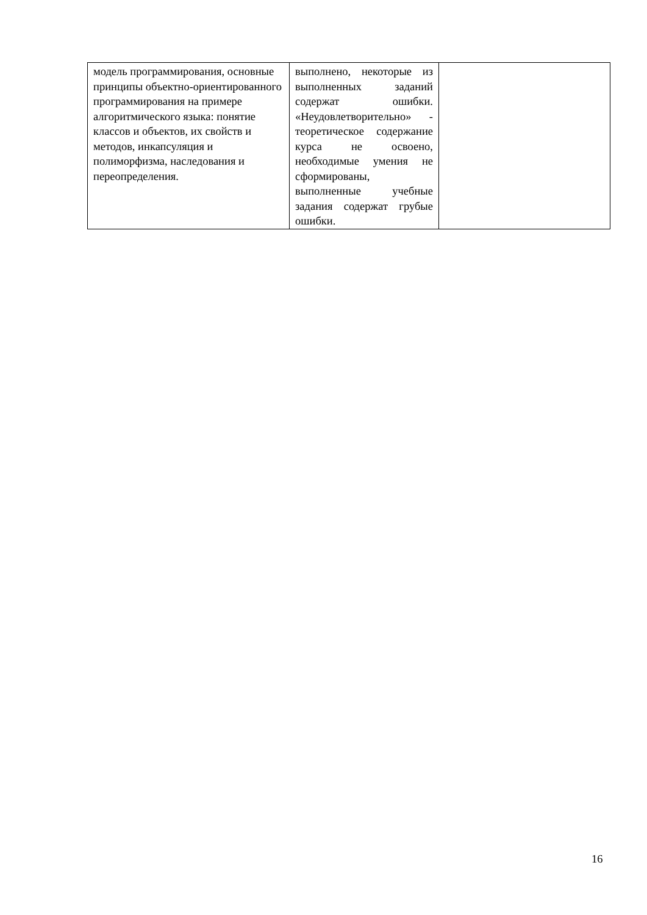| модель программирования, основные принципы объектно-ориентированного программирования на примере алгоритмического языка: понятие классов и объектов, их свойств и методов, инкапсуляция и полиморфизма, наследования и переопределения. | выполнено, некоторые из выполненных заданий содержат ошибки. «Неудовлетворительно» - теоретическое содержание курса не освоено, необходимые умения не сформированы, выполненные учебные задания содержат грубые ошибки. | |
16